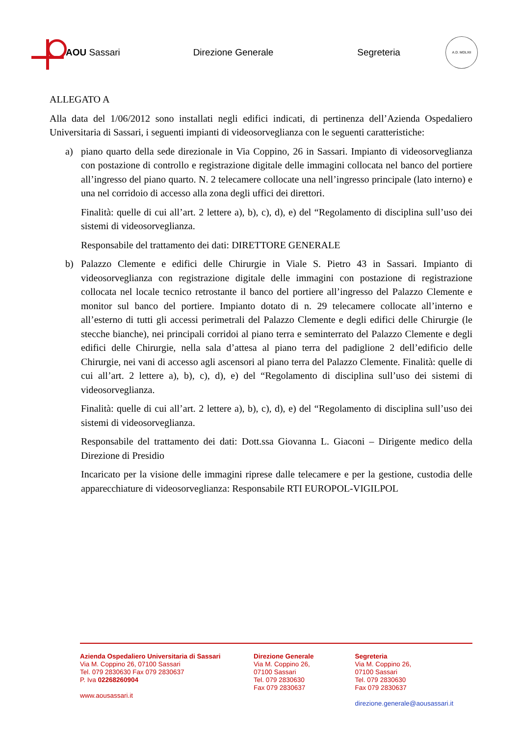AOU Sassari Direzione Generale Segreteria
A.D. MDLXII
ALLEGATO A
Alla data del 1/06/2012 sono installati negli edifici indicati, di pertinenza dell’Azienda Ospedaliero Universitaria di Sassari, i seguenti impianti di videosorveglianza con le seguenti caratteristiche:
a) piano quarto della sede direzionale in Via Coppino, 26 in Sassari. Impianto di videosorveglianza con postazione di controllo e registrazione digitale delle immagini collocata nel banco del portiere all’ingresso del piano quarto. N. 2 telecamere collocate una nell’ingresso principale (lato interno) e una nel corridoio di accesso alla zona degli uffici dei direttori.
Finalità: quelle di cui all’art. 2 lettere a), b), c), d), e) del “Regolamento di disciplina sull’uso dei sistemi di videosorveglianza.
Responsabile del trattamento dei dati: DIRETTORE GENERALE
b) Palazzo Clemente e edifici delle Chirurgie in Viale S. Pietro 43 in Sassari. Impianto di videosorveglianza con registrazione digitale delle immagini con postazione di registrazione collocata nel locale tecnico retrostante il banco del portiere all’ingresso del Palazzo Clemente e monitor sul banco del portiere. Impianto dotato di n. 29 telecamere collocate all’interno e all’esterno di tutti gli accessi perimetrali del Palazzo Clemente e degli edifici delle Chirurgie (le stecche bianche), nei principali corridoi al piano terra e seminterrato del Palazzo Clemente e degli edifici delle Chirurgie, nella sala d’attesa al piano terra del padiglione 2 dell’edificio delle Chirurgie, nei vani di accesso agli ascensori al piano terra del Palazzo Clemente. Finalità: quelle di cui all’art. 2 lettere a), b), c), d), e) del “Regolamento di disciplina sull’uso dei sistemi di videosorveglianza.
Finalità: quelle di cui all’art. 2 lettere a), b), c), d), e) del “Regolamento di disciplina sull’uso dei sistemi di videosorveglianza.
Responsabile del trattamento dei dati: Dott.ssa Giovanna L. Giaconi – Dirigente medico della Direzione di Presidio
Incaricato per la visione delle immagini riprese dalle telecamere e per la gestione, custodia delle apparecchiature di videosorveglianza: Responsabile RTI EUROPOL-VIGILPOL
Azienda Ospedaliero Universitaria di Sassari
Via M. Coppino 26, 07100 Sassari
Tel. 079 2830630 Fax 079 2830637
P. Iva 02268260904
www.aousassari.it
Direzione Generale
Via M. Coppino 26,
07100 Sassari
Tel. 079 2830630
Fax 079 2830637
Segreteria
Via M. Coppino 26,
07100 Sassari
Tel. 079 2830630
Fax 079 2830637
direzione.generale@aousassari.it